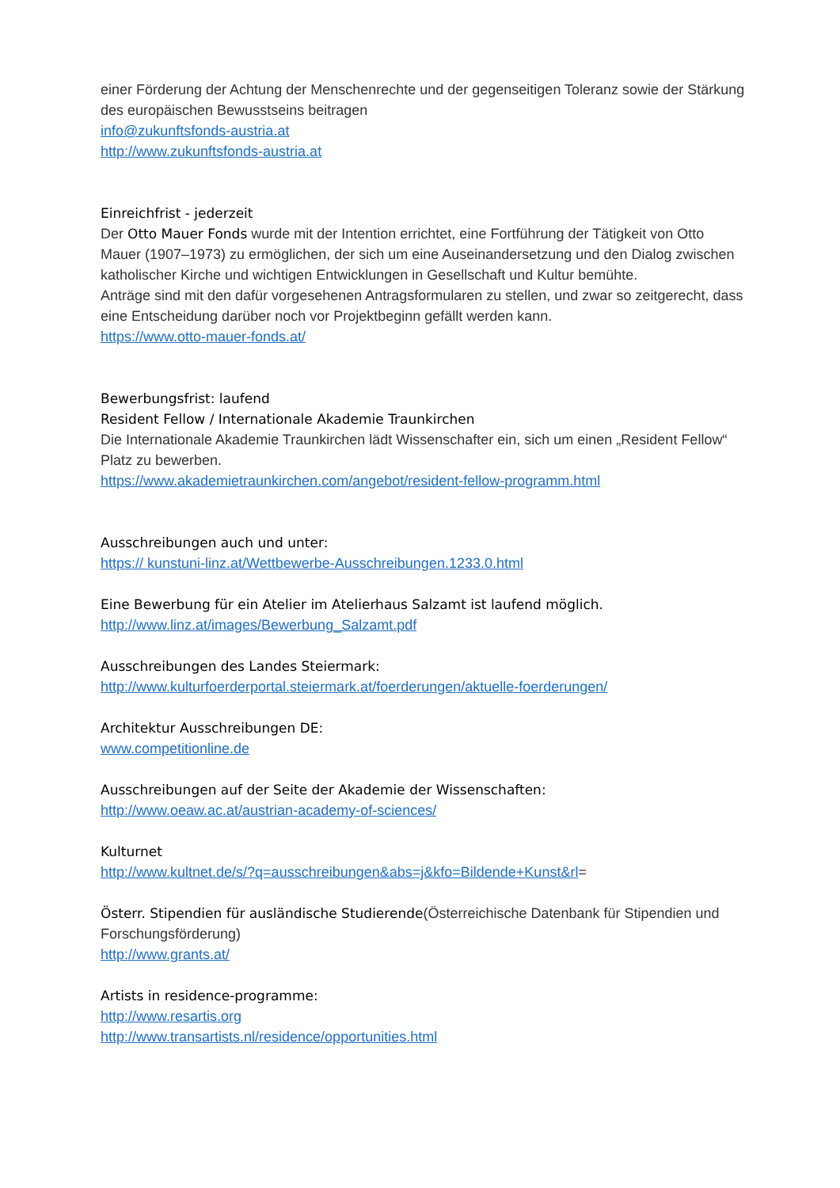einer Förderung der Achtung der Menschenrechte und der gegenseitigen Toleranz sowie der Stärkung des europäischen Bewusstseins beitragen
info@zukunftsfonds-austria.at
http://www.zukunftsfonds-austria.at
Einreichfrist - jederzeit
Der Otto Mauer Fonds wurde mit der Intention errichtet, eine Fortführung der Tätigkeit von Otto Mauer (1907–1973) zu ermöglichen, der sich um eine Auseinandersetzung und den Dialog zwischen katholischer Kirche und wichtigen Entwicklungen in Gesellschaft und Kultur bemühte.
Anträge sind mit den dafür vorgesehenen Antragsformularen zu stellen, und zwar so zeitgerecht, dass eine Entscheidung darüber noch vor Projektbeginn gefällt werden kann.
https://www.otto-mauer-fonds.at/
Bewerbungsfrist: laufend
Resident Fellow / Internationale Akademie Traunkirchen
Die Internationale Akademie Traunkirchen lädt Wissenschafter ein, sich um einen „Resident Fellow“ Platz zu bewerben.
https://www.akademietraunkirchen.com/angebot/resident-fellow-programm.html
Ausschreibungen auch und unter:
https:// kunstuni-linz.at/Wettbewerbe-Ausschreibungen.1233.0.html
Eine Bewerbung für ein Atelier im Atelierhaus Salzamt ist laufend möglich.
http://www.linz.at/images/Bewerbung_Salzamt.pdf
Ausschreibungen des Landes Steiermark:
http://www.kulturfoerderportal.steiermark.at/foerderungen/aktuelle-foerderungen/
Architektur Ausschreibungen DE:
www.competitionline.de
Ausschreibungen auf der Seite der Akademie der Wissenschaften:
http://www.oeaw.ac.at/austrian-academy-of-sciences/
Kulturnet
http://www.kultnet.de/s/?q=ausschreibungen&abs=j&kfo=Bildende+Kunst&rl=
Österr. Stipendien für ausländische Studierende(Österreichische Datenbank für Stipendien und Forschungsförderung)
http://www.grants.at/
Artists in residence-programme:
http://www.resartis.org
http://www.transartists.nl/residence/opportunities.html